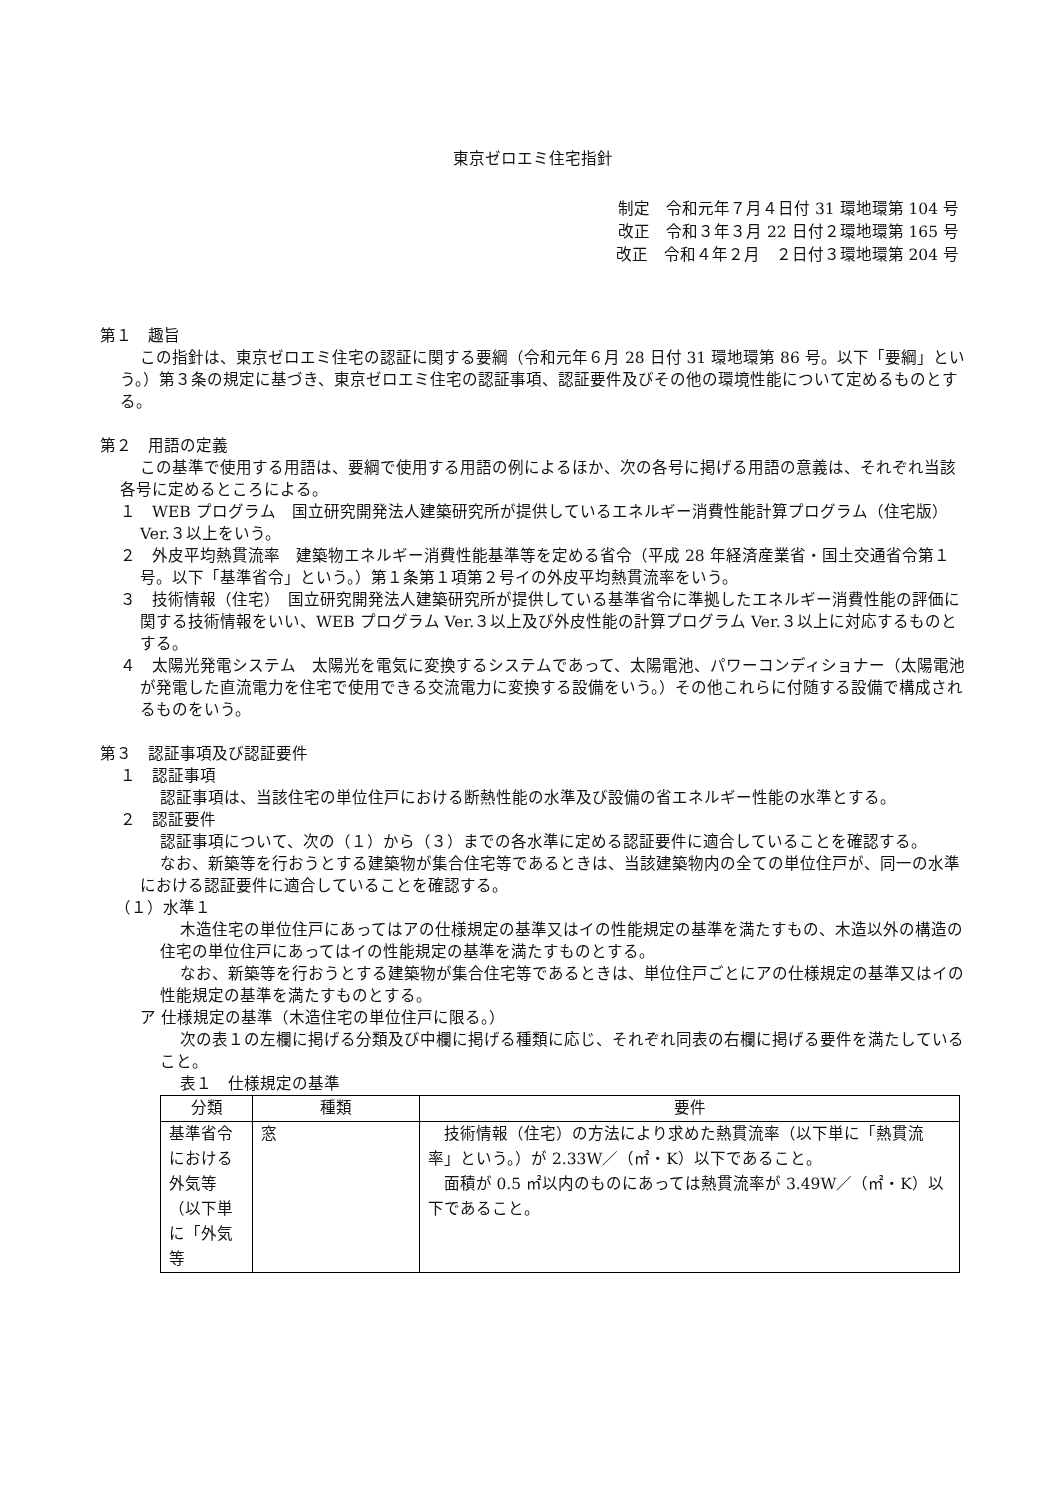東京ゼロエミ住宅指針
制定　令和元年７月４日付 31 環地環第 104 号
改正　令和３年３月 22 日付２環地環第 165 号
改正　令和４年２月　２日付３環地環第 204 号
第１　趣旨
この指針は、東京ゼロエミ住宅の認証に関する要綱（令和元年６月 28 日付 31 環地環第 86 号。以下「要綱」という。）第３条の規定に基づき、東京ゼロエミ住宅の認証事項、認証要件及びその他の環境性能について定めるものとする。
第２　用語の定義
この基準で使用する用語は、要綱で使用する用語の例によるほか、次の各号に掲げる用語の意義は、それぞれ当該各号に定めるところによる。
１　WEB プログラム　国立研究開発法人建築研究所が提供しているエネルギー消費性能計算プログラム（住宅版）Ver.３以上をいう。
２　外皮平均熱貫流率　建築物エネルギー消費性能基準等を定める省令（平成 28 年経済産業省・国土交通省令第１号。以下「基準省令」という。）第１条第１項第２号イの外皮平均熱貫流率をいう。
３　技術情報（住宅）　国立研究開発法人建築研究所が提供している基準省令に準拠したエネルギー消費性能の評価に関する技術情報をいい、WEB プログラム Ver.３以上及び外皮性能の計算プログラム Ver.３以上に対応するものとする。
４　太陽光発電システム　太陽光を電気に変換するシステムであって、太陽電池、パワーコンディショナー（太陽電池が発電した直流電力を住宅で使用できる交流電力に変換する設備をいう。）その他これらに付随する設備で構成されるものをいう。
第３　認証事項及び認証要件
１　認証事項
認証事項は、当該住宅の単位住戸における断熱性能の水準及び設備の省エネルギー性能の水準とする。
２　認証要件
認証事項について、次の（１）から（３）までの各水準に定める認証要件に適合していることを確認する。
なお、新築等を行おうとする建築物が集合住宅等であるときは、当該建築物内の全ての単位住戸が、同一の水準における認証要件に適合していることを確認する。
（１）水準１
木造住宅の単位住戸にあってはアの仕様規定の基準又はイの性能規定の基準を満たすもの、木造以外の構造の住宅の単位住戸にあってはイの性能規定の基準を満たすものとする。
なお、新築等を行おうとする建築物が集合住宅等であるときは、単位住戸ごとにアの仕様規定の基準又はイの性能規定の基準を満たすものとする。
ア 仕様規定の基準（木造住宅の単位住戸に限る。）
次の表１の左欄に掲げる分類及び中欄に掲げる種類に応じ、それぞれ同表の右欄に掲げる要件を満たしていること。
表１　仕様規定の基準
| 分類 | 種類 | 要件 |
| --- | --- | --- |
| 基準省令における外気等（以下単に「外気等 | 窓 | 技術情報（住宅）の方法により求めた熱貫流率（以下単に「熱貫流率」という。）が 2.33W／（㎡・K）以下であること。 面積が 0.5 ㎡以内のものにあっては熱貫流率が 3.49W／（㎡・K）以下であること。 |